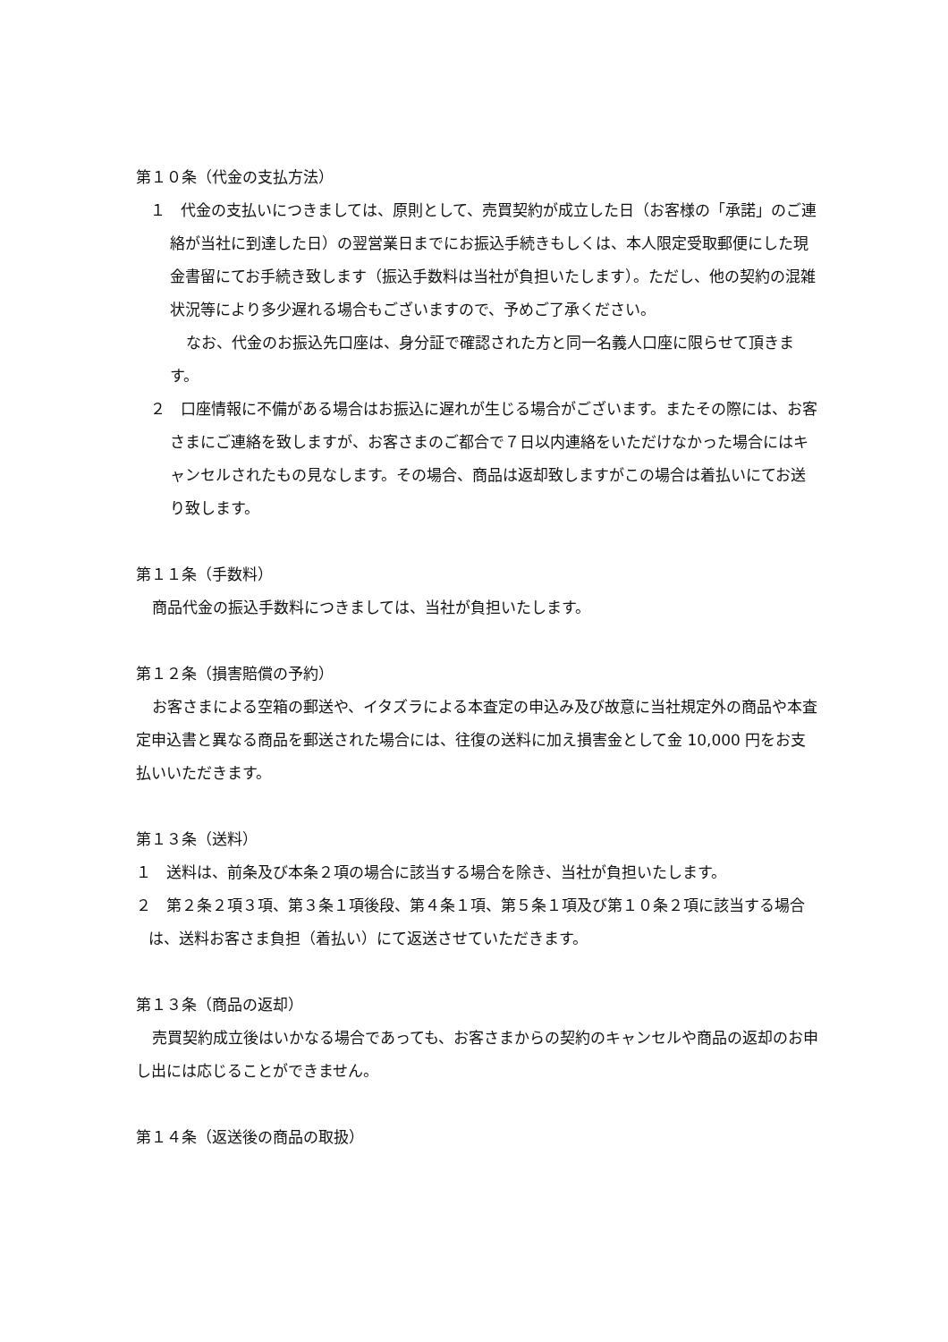第１０条（代金の支払方法）
１　代金の支払いにつきましては、原則として、売買契約が成立した日（お客様の「承諾」のご連絡が当社に到達した日）の翌営業日までにお振込手続きもしくは、本人限定受取郵便にした現金書留にてお手続き致します（振込手数料は当社が負担いたします）。ただし、他の契約の混雑状況等により多少遅れる場合もございますので、予めご了承ください。
なお、代金のお振込先口座は、身分証で確認された方と同一名義人口座に限らせて頂きます。
２　口座情報に不備がある場合はお振込に遅れが生じる場合がございます。またその際には、お客さまにご連絡を致しますが、お客さまのご都合で７日以内連絡をいただけなかった場合にはキャンセルされたもの見なします。その場合、商品は返却致しますがこの場合は着払いにてお送り致します。
第１１条（手数料）
商品代金の振込手数料につきましては、当社が負担いたします。
第１２条（損害賠償の予約）
お客さまによる空箱の郵送や、イタズラによる本査定の申込み及び故意に当社規定外の商品や本査定申込書と異なる商品を郵送された場合には、往復の送料に加え損害金として金 10,000 円をお支払いいただきます。
第１３条（送料）
１　送料は、前条及び本条２項の場合に該当する場合を除き、当社が負担いたします。
２　第２条２項３項、第３条１項後段、第４条１項、第５条１項及び第１０条２項に該当する場合は、送料お客さま負担（着払い）にて返送させていただきます。
第１３条（商品の返却）
売買契約成立後はいかなる場合であっても、お客さまからの契約のキャンセルや商品の返却のお申し出には応じることができません。
第１４条（返送後の商品の取扱）